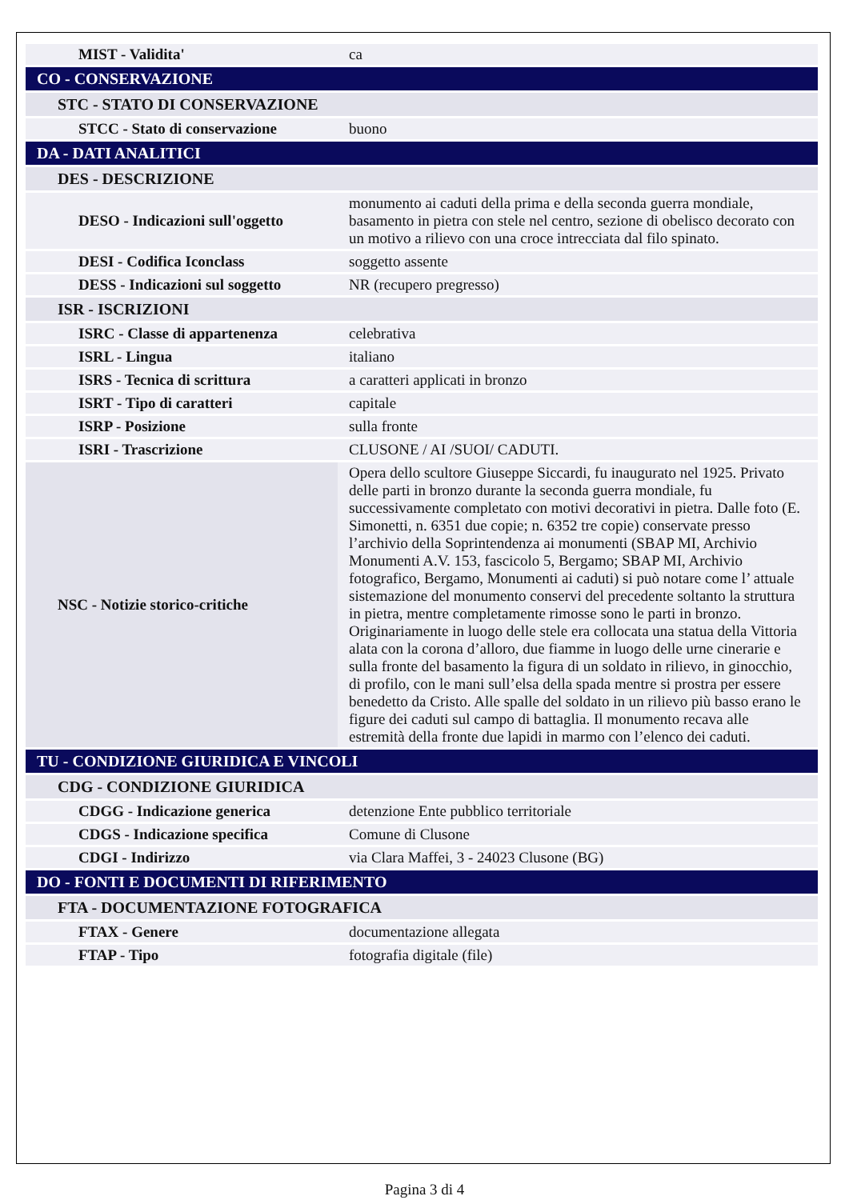| MIST - Validita' | ca |
| CO - CONSERVAZIONE | |
| STC - STATO DI CONSERVAZIONE | |
| STCC - Stato di conservazione | buono |
| DA - DATI ANALITICI | |
| DES - DESCRIZIONE | |
| DESO - Indicazioni sull'oggetto | monumento ai caduti della prima e della seconda guerra mondiale, basamento in pietra con stele nel centro, sezione di obelisco decorato con un motivo a rilievo con una croce intrecciata dal filo spinato. |
| DESI - Codifica Iconclass | soggetto assente |
| DESS - Indicazioni sul soggetto | NR (recupero pregresso) |
| ISR - ISCRIZIONI | |
| ISRC - Classe di appartenenza | celebrativa |
| ISRL - Lingua | italiano |
| ISRS - Tecnica di scrittura | a caratteri applicati in bronzo |
| ISRT - Tipo di caratteri | capitale |
| ISRP - Posizione | sulla fronte |
| ISRI - Trascrizione | CLUSONE / AI /SUOI/ CADUTI. |
| NSC - Notizie storico-critiche | Opera dello scultore Giuseppe Siccardi, fu inaugurato nel 1925. Privato delle parti in bronzo durante la seconda guerra mondiale, fu successivamente completato con motivi decorativi in pietra. Dalle foto (E. Simonetti, n. 6351 due copie; n. 6352 tre copie) conservate presso l’archivio della Soprintendenza ai monumenti (SBAP MI, Archivio Monumenti A.V. 153, fascicolo 5, Bergamo; SBAP MI, Archivio fotografico, Bergamo, Monumenti ai caduti) si può notare come l’ attuale sistemazione del monumento conservi del precedente soltanto la struttura in pietra, mentre completamente rimosse sono le parti in bronzo. Originariamente in luogo delle stele era collocata una statua della Vittoria alata con la corona d’alloro, due fiamme in luogo delle urne cinerarie e sulla fronte del basamento la figura di un soldato in rilievo, in ginocchio, di profilo, con le mani sull’elsa della spada mentre si prostra per essere benedetto da Cristo. Alle spalle del soldato in un rilievo più basso erano le figure dei caduti sul campo di battaglia. Il monumento recava alle estremità della fronte due lapidi in marmo con l’elenco dei caduti. |
| TU - CONDIZIONE GIURIDICA E VINCOLI | |
| CDG - CONDIZIONE GIURIDICA | |
| CDGG - Indicazione generica | detenzione Ente pubblico territoriale |
| CDGS - Indicazione specifica | Comune di Clusone |
| CDGI - Indirizzo | via Clara Maffei, 3 - 24023 Clusone (BG) |
| DO - FONTI E DOCUMENTI DI RIFERIMENTO | |
| FTA - DOCUMENTAZIONE FOTOGRAFICA | |
| FTAX - Genere | documentazione allegata |
| FTAP - Tipo | fotografia digitale (file) |
Pagina 3 di 4